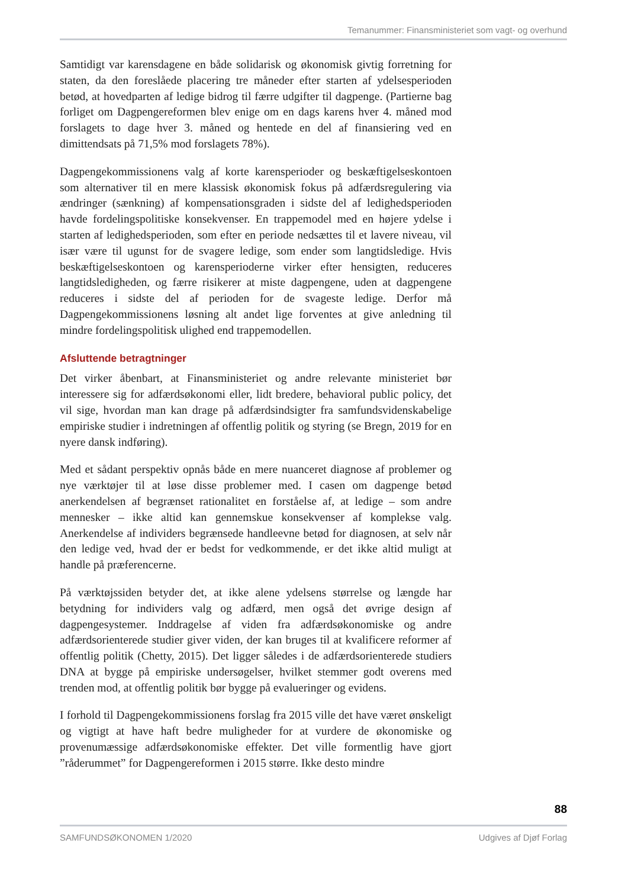Temanummer: Finansministeriet som vagt- og overhund
Samtidigt var karensdagene en både solidarisk og økonomisk givtig forretning for staten, da den foreslåede placering tre måneder efter starten af ydelsesperioden betød, at hovedparten af ledige bidrog til færre udgifter til dagpenge. (Partierne bag forliget om Dagpengereformen blev enige om en dags karens hver 4. måned mod forslagets to dage hver 3. måned og hentede en del af finansiering ved en dimittendsats på 71,5% mod forslagets 78%).
Dagpengekommissionens valg af korte karensperioder og beskæftigelseskontoen som alternativer til en mere klassisk økonomisk fokus på adfærdsregulering via ændringer (sænkning) af kompensationsgraden i sidste del af ledighedsperioden havde fordelingspolitiske konsekvenser. En trappemodel med en højere ydelse i starten af ledighedsperioden, som efter en periode nedsættes til et lavere niveau, vil især være til ugunst for de svagere ledige, som ender som langtidsledige. Hvis beskæftigelseskontoen og karensperioderne virker efter hensigten, reduceres langtidsledigheden, og færre risikerer at miste dagpengene, uden at dagpengene reduceres i sidste del af perioden for de svageste ledige. Derfor må Dagpengekommissionens løsning alt andet lige forventes at give anledning til mindre fordelingspolitisk ulighed end trappemodellen.
Afsluttende betragtninger
Det virker åbenbart, at Finansministeriet og andre relevante ministeriet bør interessere sig for adfærdsøkonomi eller, lidt bredere, behavioral public policy, det vil sige, hvordan man kan drage på adfærdsindsigter fra samfundsvidenskabelige empiriske studier i indretningen af offentlig politik og styring (se Bregn, 2019 for en nyere dansk indføring).
Med et sådant perspektiv opnås både en mere nuanceret diagnose af problemer og nye værktøjer til at løse disse problemer med. I casen om dagpenge betød anerkendelsen af begrænset rationalitet en forståelse af, at ledige – som andre mennesker – ikke altid kan gennemskue konsekvenser af komplekse valg. Anerkendelse af individers begrænsede handleevne betød for diagnosen, at selv når den ledige ved, hvad der er bedst for vedkommende, er det ikke altid muligt at handle på præferencerne.
På værktøjssiden betyder det, at ikke alene ydelsens størrelse og længde har betydning for individers valg og adfærd, men også det øvrige design af dagpengesystemer. Inddragelse af viden fra adfærdsøkonomiske og andre adfærdsorienterede studier giver viden, der kan bruges til at kvalificere reformer af offentlig politik (Chetty, 2015). Det ligger således i de adfærdsorienterede studiers DNA at bygge på empiriske undersøgelser, hvilket stemmer godt overens med trenden mod, at offentlig politik bør bygge på evalueringer og evidens.
I forhold til Dagpengekommissionens forslag fra 2015 ville det have været ønskeligt og vigtigt at have haft bedre muligheder for at vurdere de økonomiske og provenumæssige adfærdsøkonomiske effekter. Det ville formentlig have gjort ”råderummet” for Dagpengereformen i 2015 større. Ikke desto mindre
88
SAMFUNDSØKONOMEN 1/2020 Udgives af Djøf Forlag